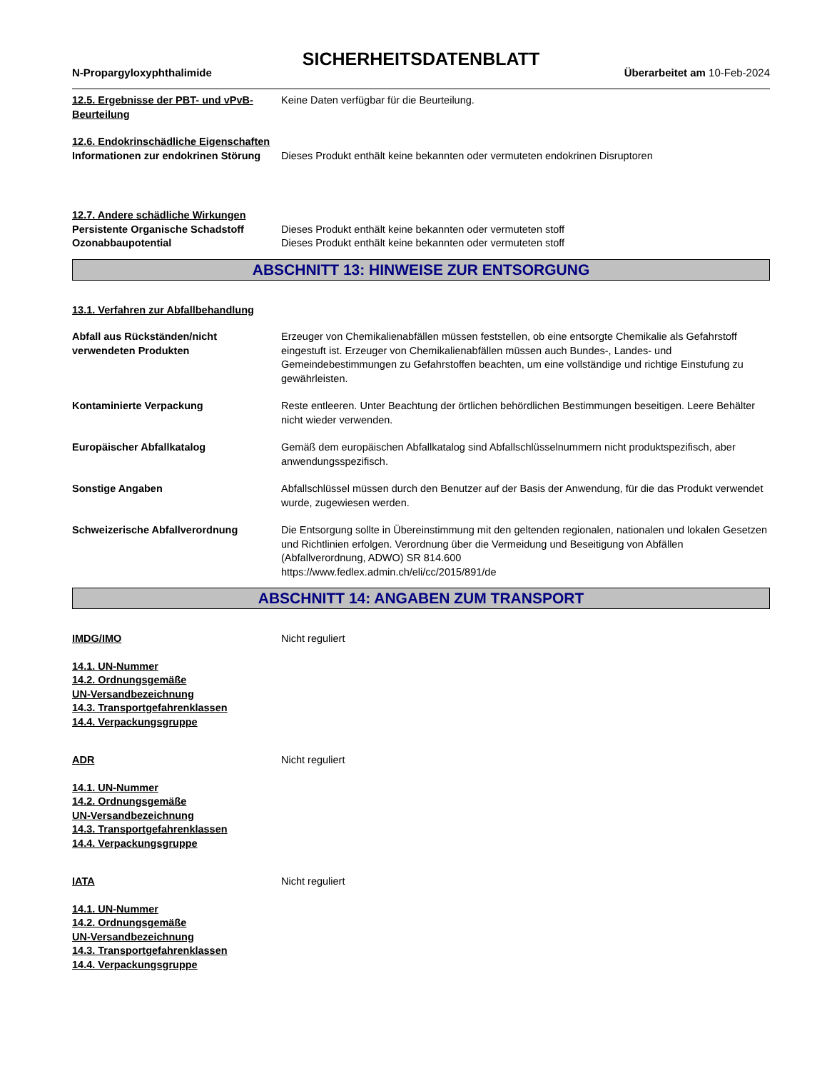SICHERHEITSDATENBLATT
N-Propargyloxyphthalimide Überarbeitet am 10-Feb-2024
12.5. Ergebnisse der PBT- und vPvB-Beurteilung
Keine Daten verfügbar für die Beurteilung.
12.6. Endokrinschädliche Eigenschaften
Informationen zur endokrinen Störung
Dieses Produkt enthält keine bekannten oder vermuteten endokrinen Disruptoren
12.7. Andere schädliche Wirkungen
Persistente Organische Schadstoff Dieses Produkt enthält keine bekannten oder vermuteten stoff
Ozonabbaupotential Dieses Produkt enthält keine bekannten oder vermuteten stoff
ABSCHNITT 13: HINWEISE ZUR ENTSORGUNG
13.1. Verfahren zur Abfallbehandlung
Abfall aus Rückständen/nicht verwendeten Produkten
Erzeuger von Chemikalienabfällen müssen feststellen, ob eine entsorgte Chemikalie als Gefahrstoff eingestuft ist. Erzeuger von Chemikalienabfällen müssen auch Bundes-, Landes- und Gemeindebestimmungen zu Gefahrstoffen beachten, um eine vollständige und richtige Einstufung zu gewährleisten.
Kontaminierte Verpackung Reste entleeren. Unter Beachtung der örtlichen behördlichen Bestimmungen beseitigen. Leere Behälter nicht wieder verwenden.
Europäischer Abfallkatalog Gemäß dem europäischen Abfallkatalog sind Abfallschlüsselnummern nicht produktspezifisch, aber anwendungsspezifisch.
Sonstige Angaben Abfallschlüssel müssen durch den Benutzer auf der Basis der Anwendung, für die das Produkt verwendet wurde, zugewiesen werden.
Schweizerische Abfallverordnung Die Entsorgung sollte in Übereinstimmung mit den geltenden regionalen, nationalen und lokalen Gesetzen und Richtlinien erfolgen. Verordnung über die Vermeidung und Beseitigung von Abfällen (Abfallverordnung, ADWO) SR 814.600
https://www.fedlex.admin.ch/eli/cc/2015/891/de
ABSCHNITT 14: ANGABEN ZUM TRANSPORT
IMDG/IMO Nicht reguliert
14.1. UN-Nummer
14.2. Ordnungsgemäße
UN-Versandbezeichnung
14.3. Transportgefahrenklassen
14.4. Verpackungsgruppe
ADR Nicht reguliert
14.1. UN-Nummer
14.2. Ordnungsgemäße
UN-Versandbezeichnung
14.3. Transportgefahrenklassen
14.4. Verpackungsgruppe
IATA Nicht reguliert
14.1. UN-Nummer
14.2. Ordnungsgemäße
UN-Versandbezeichnung
14.3. Transportgefahrenklassen
14.4. Verpackungsgruppe